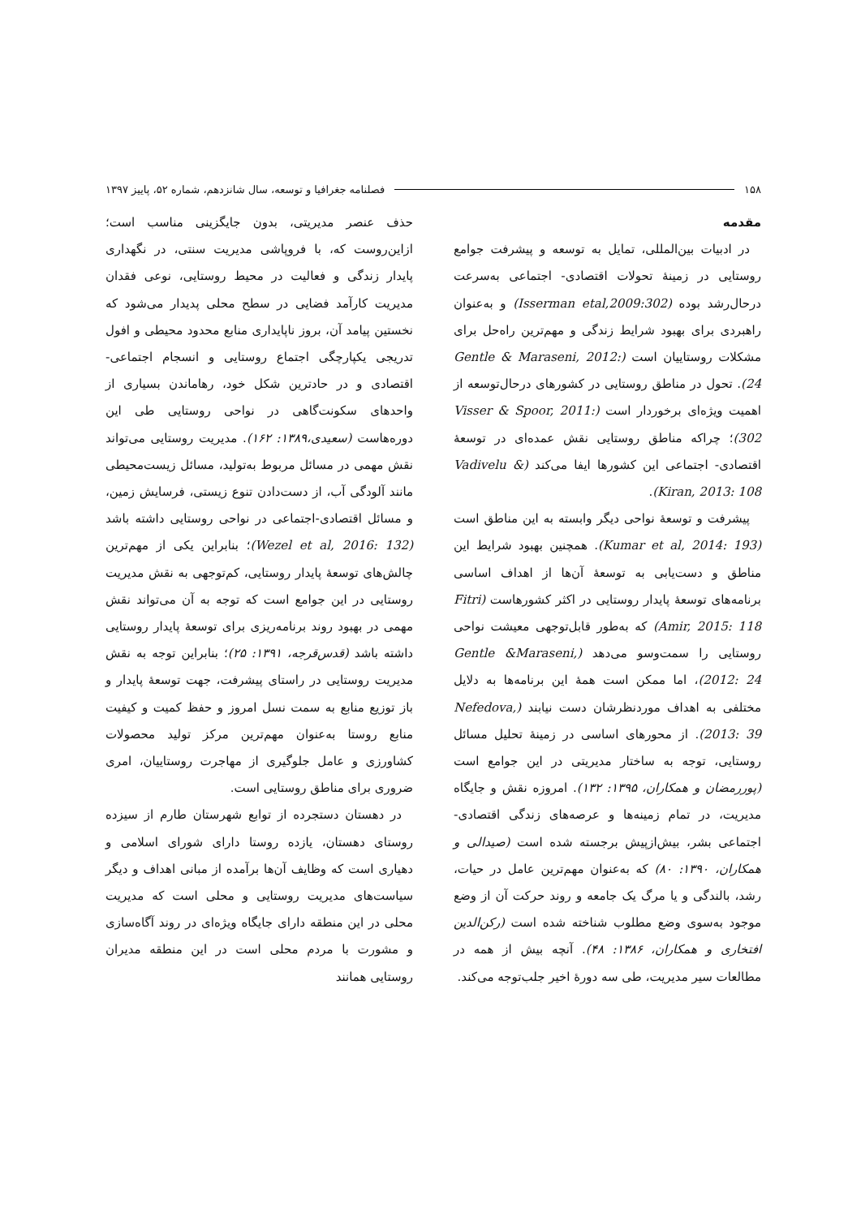۱۵۸ فصلنامه جغرافیا و توسعه، سال شانزدهم، شماره ۵۲، پاییز ۱۳۹۷
مقدمه
در ادبیات بین‌المللی، تمایل به توسعه و پیشرفت جوامع روستایی در زمینۀ تحولات اقتصادی- اجتماعی به‌سرعت درحال‌رشد بوده (Isserman etal,2009:302) و به‌عنوان راهبردی برای بهبود شرایط زندگی و مهم‌ترین راه‌حل برای مشکلات روستاییان است (Gentle & Maraseni, 2012: 24). تحول در مناطق روستایی در کشورهای درحال‌توسعه از اهمیت ویژه‌ای برخوردار است (Visser & Spoor, 2011: 302)؛ چراکه مناطق روستایی نقش عمده‌ای در توسعۀ اقتصادی- اجتماعی این کشورها ایفا می‌کند (Vadivelu & Kiran, 2013: 108).
پیشرفت و توسعۀ نواحی دیگر وابسته به این مناطق است (Kumar et al, 2014: 193). همچنین بهبود شرایط این مناطق و دست‌یابی به توسعۀ آن‌ها از اهداف اساسی برنامه‌های توسعۀ پایدار روستایی در اکثر کشورهاست (Fitri Amir, 2015: 118) که به‌طور قابل‌توجهی معیشت نواحی روستایی را سمت‌وسو می‌دهد (Gentle &Maraseni, 2012: 24)، اما ممکن است همۀ این برنامه‌ها به دلایل مختلفی به اهداف موردنظرشان دست نیابند (Nefedova, 2013: 39). از محورهای اساسی در زمینۀ تحلیل مسائل روستایی، توجه به ساختار مدیریتی در این جوامع است (پوررمضان و همکاران، ۱۳۹۵: ۱۳۲). امروزه نقش و جایگاه مدیریت، در تمام زمینه‌ها و عرصه‌های زندگی اقتصادی-اجتماعی بشر، بیش‌ازپیش برجسته شده است (صیدالی و همکاران، ۱۳۹۰: ۸۰) که به‌عنوان مهم‌ترین عامل در حیات، رشد، بالندگی و یا مرگ یک جامعه و روند حرکت آن از وضع موجود به‌سوی وضع مطلوب شناخته شده است (رکن‌الدین افتخاری و همکاران، ۱۳۸۶: ۴۸). آنچه بیش از همه در مطالعات سیر مدیریت، طی سه دورۀ اخیر جلب‌توجه می‌کند.
حذف عنصر مدیریتی، بدون جایگزینی مناسب است؛ ازاین‌روست که، با فروپاشی مدیریت سنتی، در نگهداری پایدار زندگی و فعالیت در محیط روستایی، نوعی فقدان مدیریت کارآمد فضایی در سطح محلی پدیدار می‌شود که نخستین پیامد آن، بروز ناپایداری منابع محدود محیطی و افول تدریجی یکپارچگی اجتماع روستایی و انسجام اجتماعی-اقتصادی و در حادترین شکل خود، رهاماندن بسیاری از واحدهای سکونت‌گاهی در نواحی روستایی طی این دوره‌هاست (سعیدی،۱۳۸۹: ۱۶۲). مدیریت روستایی می‌تواند نقش مهمی در مسائل مربوط به‌تولید، مسائل زیست‌محیطی مانند آلودگی آب، از دست‌دادن تنوع زیستی، فرسایش زمین، و مسائل اقتصادی-اجتماعی در نواحی روستایی داشته باشد (Wezel et al, 2016: 132)؛ بنابراین یکی از مهم‌ترین چالش‌های توسعۀ پایدار روستایی، کم‌توجهی به نقش مدیریت روستایی در این جوامع است که توجه به آن می‌تواند نقش مهمی در بهبود روند برنامه‌ریزی برای توسعۀ پایدار روستایی داشته باشد (قدس‌قرجه، ۱۳۹۱: ۲۵)؛ بنابراین توجه به نقش مدیریت روستایی در راستای پیشرفت، جهت توسعۀ پایدار و باز توزیع منابع به سمت نسل امروز و حفظ کمیت و کیفیت منابع روستا به‌عنوان مهم‌ترین مرکز تولید محصولات کشاورزی و عامل جلوگیری از مهاجرت روستاییان، امری ضروری برای مناطق روستایی است.
در دهستان دستجرده از توابع شهرستان طارم از سیزده روستای دهستان، یازده روستا دارای شورای اسلامی و دهیاری است که وظایف آن‌ها برآمده از مبانی اهداف و دیگر سیاست‌های مدیریت روستایی و محلی است که مدیریت محلی در این منطقه دارای جایگاه ویژه‌ای در روند آگاه‌سازی و مشورت با مردم محلی است در این منطقه مدیران روستایی همانند